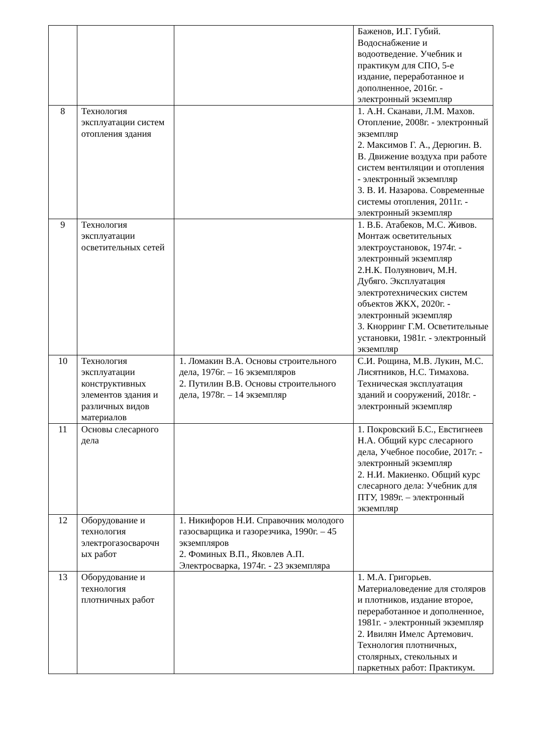| | | | Баженов, И.Г. Губий. Водоснабжение и водоотведение. Учебник и практикум для СПО, 5-е издание, переработанное и дополненное, 2016г. - электронный экземпляр |
| 8 | Технология эксплуатации систем отопления здания | | 1. А.Н. Сканави, Л.М. Махов. Отопление, 2008г. - электронный экземпляр 2. Максимов Г. А., Дерюгин. В. В. Движение воздуха при работе систем вентиляции и отопления - электронный экземпляр 3. В. И. Назарова. Современные системы отопления, 2011г. - электронный экземпляр |
| 9 | Технология эксплуатации осветительных сетей | | 1. В.Б. Атабеков, М.С. Живов. Монтаж осветительных электроустановок, 1974г. - электронный экземпляр 2.Н.К. Полуянович, М.Н. Дубяго. Эксплуатация электротехнических систем объектов ЖКХ, 2020г. - электронный экземпляр 3. Кнорринг Г.М. Осветительные установки, 1981г. - электронный экземпляр |
| 10 | Технология эксплуатации конструктивных элементов здания и различных видов материалов | 1. Ломакин В.А. Основы строительного дела, 1976г. – 16 экземпляров 2. Путилин В.В. Основы строительного дела, 1978г. – 14 экземпляр | С.И. Рощина, М.В. Лукин, М.С. Лисятников, Н.С. Тимахова. Техническая эксплуатация зданий и сооружений, 2018г. - электронный экземпляр |
| 11 | Основы слесарного дела | | 1. Покровский Б.С., Евстигнеев Н.А. Общий курс слесарного дела, Учебное пособие, 2017г. - электронный экземпляр 2. Н.И. Макиенко. Общий курс слесарного дела: Учебник для ПТУ, 1989г. – электронный экземпляр |
| 12 | Оборудование и технология электрогазосварочн ых работ | 1. Никифоров Н.И. Справочник молодого газосварщика и газорезчика, 1990г. – 45 экземпляров 2. Фоминых В.П., Яковлев А.П. Электросварка, 1974г. - 23 экземпляра | |
| 13 | Оборудование и технология плотничных работ | | 1. М.А. Григорьев. Материаловедение для столяров и плотников, издание второе, переработанное и дополненное, 1981г. - электронный экземпляр 2. Ивилян Имелс Артемович. Технология плотничных, столярных, стекольных и паркетных работ: Практикум. |